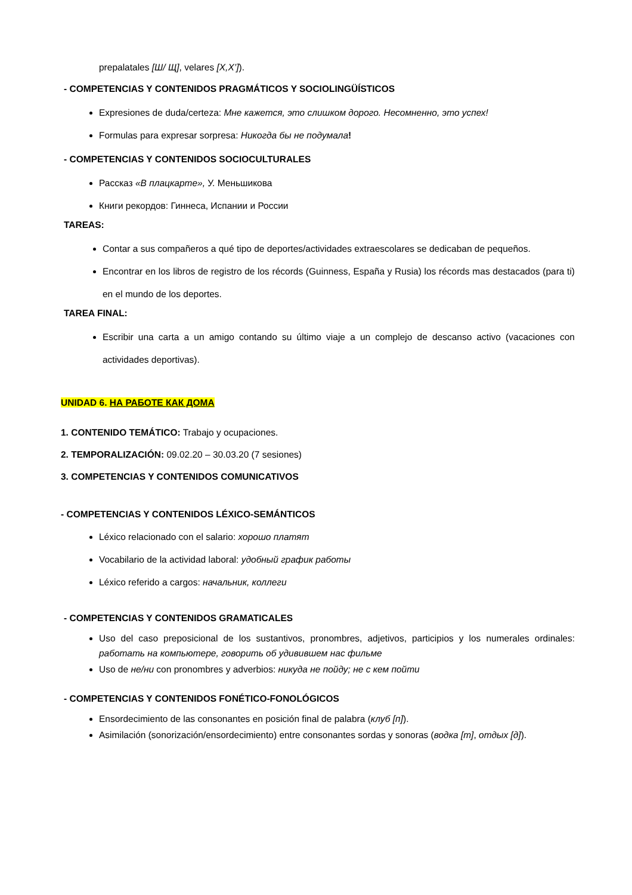prepalatales [Ш/ Щ], velares [X,X’]).
- COMPETENCIAS Y CONTENIDOS PRAGMÁTICOS Y SOCIOLINGÜÍSTICOS
Expresiones de duda/certeza: Мне кажется, это слишком дорого. Несомненно, это успех!
Formulas para expresar sorpresa: Никогда бы не подумала!
- COMPETENCIAS Y CONTENIDOS SOCIOCULTURALES
Рассказ «В плацкарте», У. Меньшикова
Книги рекордов: Гиннеса, Испании и России
TAREAS:
Contar a sus compañeros a qué tipo de deportes/actividades extraescolares se dedicaban de pequeños.
Encontrar en los libros de registro de los récords (Guinness, España y Rusia) los récords mas destacados (para ti) en el mundo de los deportes.
TAREA FINAL:
Escribir una carta a un amigo contando su último viaje a un complejo de descanso activo (vacaciones con actividades deportivas).
UNIDAD 6. НА РАБОТЕ КАК ДОМА
1. CONTENIDO TEMÁTICO: Trabajo y ocupaciones.
2. TEMPORALIZACIÓN: 09.02.20 – 30.03.20 (7 sesiones)
3. COMPETENCIAS Y CONTENIDOS COMUNICATIVOS
- COMPETENCIAS Y CONTENIDOS LÉXICO-SEMÁNTICOS
Léxico relacionado con el salario: хорошо платят
Vocabilario de la actividad laboral: удобный график работы
Léxico referido a cargos: начальник, коллеги
- COMPETENCIAS Y CONTENIDOS GRAMATICALES
Uso del caso preposicional de los sustantivos, pronombres, adjetivos, participios y los numerales ordinales: работать на компьютере, говорить об удивившем нас фильме
Uso de не/ни con pronombres y adverbios: никуда не пойду; не с кем пойти
- COMPETENCIAS Y CONTENIDOS FONÉTICO-FONOLÓGICOS
Ensordecimiento de las consonantes en posición final de palabra (клуб [п]).
Asimilación (sonorización/ensordecimiento) entre consonantes sordas y sonoras (водка [т], отдых [д]).